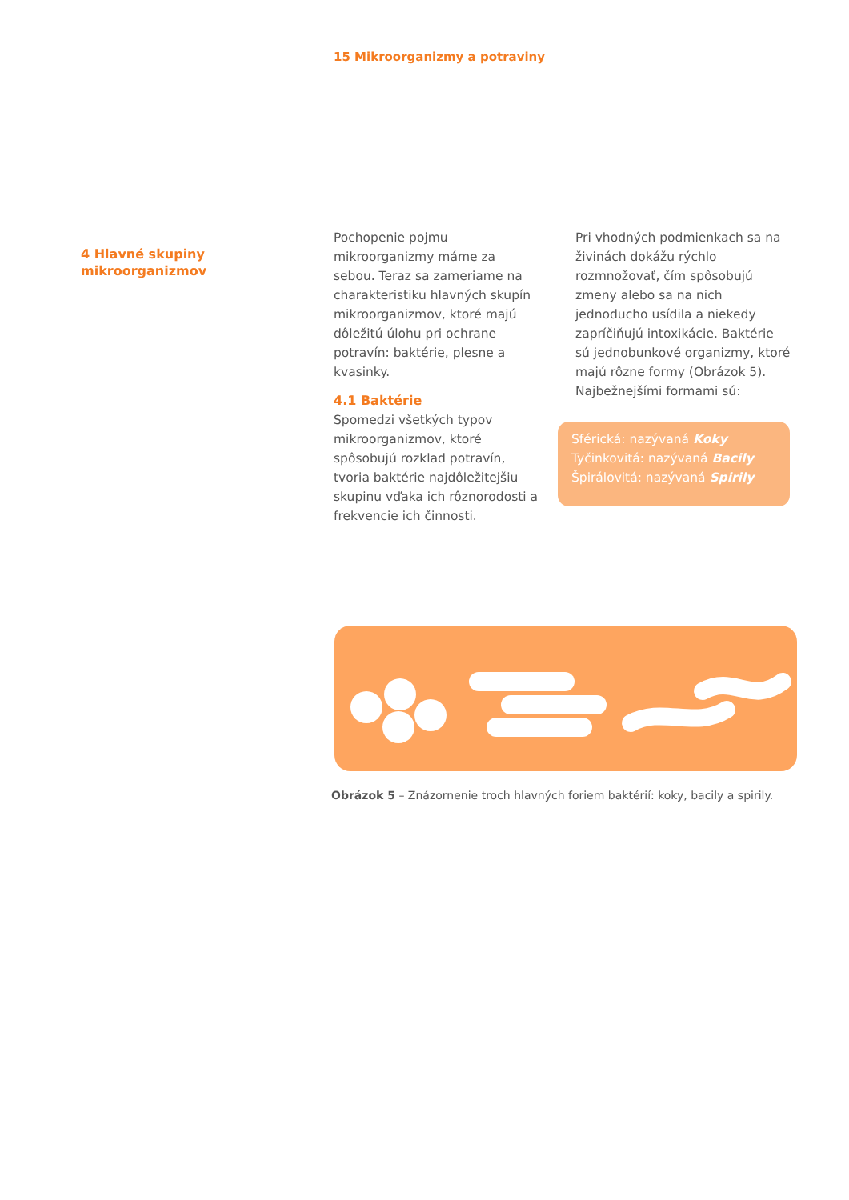15 Mikroorganizmy a potraviny
4 Hlavné skupiny
mikroorganizmov
Pochopenie pojmu mikroorganizmy máme za sebou. Teraz sa zameriame na charakteristiku hlavných skupín mikroorganizmov, ktoré majú dôležitú úlohu pri ochrane potravín: baktérie, plesne a kvasinky.
4.1 Baktérie
Spomedzi všetkých typov mikroorganizmov, ktoré spôsobujú rozklad potravín, tvoria baktérie najdôležitejšiu skupinu vďaka ich rôznorodosti a frekvencie ich činnosti.
Pri vhodných podmienkach sa na živinách dokážu rýchlo rozmnožovať, čím spôsobujú zmeny alebo sa na nich jednoducho usídila a niekedy zapríčiňujú intoxikácie. Baktérie sú jednobunkové organizmy, ktoré majú rôzne formy (Obrázok 5). Najbežnejšími formami sú:
Sférická: nazývaná Koky
Tyčinkovitá: nazývaná Bacily
Špirálovitá: nazývaná Spirily
Obrázok 5 – Znázornenie troch hlavných foriem baktérií: koky, bacily a spirily.